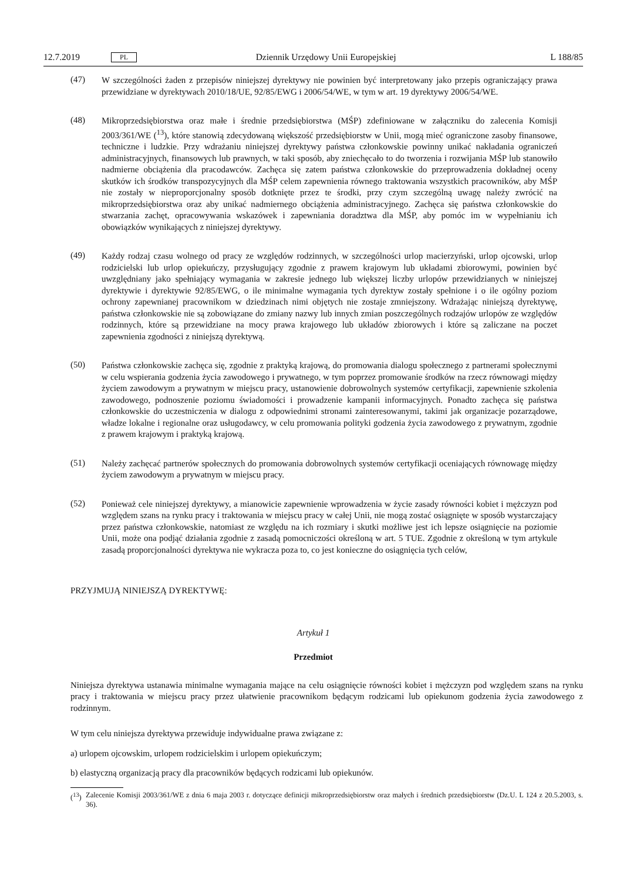12.7.2019 PL Dziennik Urzędowy Unii Europejskiej L 188/85
(47)
W szczególności żaden z przepisów niniejszej dyrektywy nie powinien być interpretowany jako przepis ograniczający prawa przewidziane w dyrektywach 2010/18/UE, 92/85/EWG i 2006/54/WE, w tym w art. 19 dyrektywy 2006/54/WE.
(48)
Mikroprzedsiębiorstwa oraz małe i średnie przedsiębiorstwa (MŚP) zdefiniowane w załączniku do zalecenia Komisji 2003/361/WE (<sup>13</sup>), które stanowią zdecydowaną większość przedsiębiorstw w Unii, mogą mieć ograniczone zasoby finansowe, techniczne i ludzkie. Przy wdrażaniu niniejszej dyrektywy państwa członkowskie powinny unikać nakładania ograniczeń administracyjnych, finansowych lub prawnych, w taki sposób, aby zniechęcało to do tworzenia i rozwijania MŚP lub stanowiło nadmierne obciążenia dla pracodawców. Zachęca się zatem państwa członkowskie do przeprowadzenia dokładnej oceny skutków ich środków transpozycyjnych dla MŚP celem zapewnienia równego traktowania wszystkich pracowników, aby MŚP nie zostały w nieproporcjonalny sposób dotknięte przez te środki, przy czym szczególną uwagę należy zwrócić na mikroprzedsiębiorstwa oraz aby unikać nadmiernego obciążenia administracyjnego. Zachęca się państwa członkowskie do stwarzania zachęt, opracowywania wskazówek i zapewniania doradztwa dla MŚP, aby pomóc im w wypełnianiu ich obowiązków wynikających z niniejszej dyrektywy.
(49)
Każdy rodzaj czasu wolnego od pracy ze względów rodzinnych, w szczególności urlop macierzyński, urlop ojcowski, urlop rodzicielski lub urlop opiekuńczy, przysługujący zgodnie z prawem krajowym lub układami zbiorowymi, powinien być uwzględniany jako spełniający wymagania w zakresie jednego lub większej liczby urlopów przewidzianych w niniejszej dyrektywie i dyrektywie 92/85/EWG, o ile minimalne wymagania tych dyrektyw zostały spełnione i o ile ogólny poziom ochrony zapewnianej pracownikom w dziedzinach nimi objętych nie zostaje zmniejszony. Wdrażając niniejszą dyrektywę, państwa członkowskie nie są zobowiązane do zmiany nazwy lub innych zmian poszczególnych rodzajów urlopów ze względów rodzinnych, które są przewidziane na mocy prawa krajowego lub układów zbiorowych i które są zaliczane na poczet zapewnienia zgodności z niniejszą dyrektywą.
(50)
Państwa członkowskie zachęca się, zgodnie z praktyką krajową, do promowania dialogu społecznego z partnerami społecznymi w celu wspierania godzenia życia zawodowego i prywatnego, w tym poprzez promowanie środków na rzecz równowagi między życiem zawodowym a prywatnym w miejscu pracy, ustanowienie dobrowolnych systemów certyfikacji, zapewnienie szkolenia zawodowego, podnoszenie poziomu świadomości i prowadzenie kampanii informacyjnych. Ponadto zachęca się państwa członkowskie do uczestniczenia w dialogu z odpowiednimi stronami zainteresowanymi, takimi jak organizacje pozarządowe, władze lokalne i regionalne oraz usługodawcy, w celu promowania polityki godzenia życia zawodowego z prywatnym, zgodnie z prawem krajowym i praktyką krajową.
(51)
Należy zachęcać partnerów społecznych do promowania dobrowolnych systemów certyfikacji oceniających równowagę między życiem zawodowym a prywatnym w miejscu pracy.
(52)
Ponieważ cele niniejszej dyrektywy, a mianowicie zapewnienie wprowadzenia w życie zasady równości kobiet i mężczyzn pod względem szans na rynku pracy i traktowania w miejscu pracy w całej Unii, nie mogą zostać osiągnięte w sposób wystarczający przez państwa członkowskie, natomiast ze względu na ich rozmiary i skutki możliwe jest ich lepsze osiągnięcie na poziomie Unii, może ona podjąć działania zgodnie z zasadą pomocniczości określoną w art. 5 TUE. Zgodnie z określoną w tym artykule zasadą proporcjonalności dyrektywa nie wykracza poza to, co jest konieczne do osiągnięcia tych celów,
PRZYJMUJĄ NINIEJSZĄ DYREKTYWĘ:
Artykuł 1
Przedmiot
Niniejsza dyrektywa ustanawia minimalne wymagania mające na celu osiągnięcie równości kobiet i mężczyzn pod względem szans na rynku pracy i traktowania w miejscu pracy przez ułatwienie pracownikom będącym rodzicami lub opiekunom godzenia życia zawodowego z rodzinnym.
W tym celu niniejsza dyrektywa przewiduje indywidualne prawa związane z:
a) urlopem ojcowskim, urlopem rodzicielskim i urlopem opiekuńczym;
b) elastyczną organizacją pracy dla pracowników będących rodzicami lub opiekunów.
(<sup>13</sup>) Zalecenie Komisji 2003/361/WE z dnia 6 maja 2003 r. dotyczące definicji mikroprzedsiębiorstw oraz małych i średnich przedsiębiorstw (Dz.U. L 124 z 20.5.2003, s. 36).